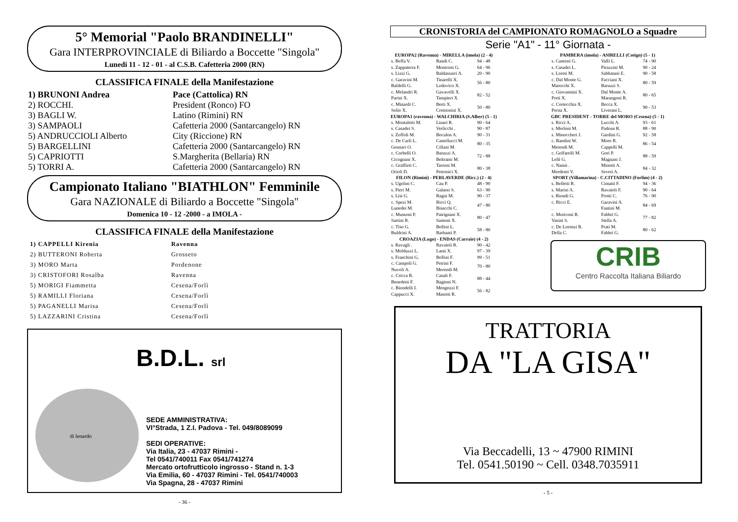5° Memorial "Paolo BRANDINELLI"
Gara INTERPROVINCIALE di Biliardo a Boccette "Singola"
Lunedi 11 - 12 - 01 - al C.S.B. Cafetteria 2000 (RN)
CLASSIFICA FINALE della Manifestazione
| 1) BRUNONI Andrea | Pace (Cattolica) RN |
| 2) ROCCHI. | President (Ronco) FO |
| 3) BAGLI W. | Latino (Rimini) RN |
| 3) SAMPAOLI | Cafetteria 2000 (Santarcangelo) RN |
| 5) ANDRUCCIOLI Alberto | City (Riccione) RN |
| 5) BARGELLINI | Cafetteria 2000 (Santarcangelo) RN |
| 5) CAPRIOTTI | S.Margherita (Bellaria) RN |
| 5) TORRI A. | Cafetteria 2000 (Santarcangelo) RN |
Campionato Italiano "BIATHLON" Femminile
Gara NAZIONALE di Biliardo a Boccette "Singola"
Domenica 10 - 12 -2000 - a IMOLA -
CLASSIFICA FINALE della Manifestazione
| 1) CAPPELLI Kirenia | Ravenna |
| 2) BUTTERONI Roberta | Grosseto |
| 3) MORO Marta | Pordenone |
| 3) CRISTOFORI Rosalba | Ravenna |
| 5) MORIGI Fiammetta | Cesena/Forlì |
| 5) RAMILLI Floriana | Cesena/Forlì |
| 5) PAGANELLI Marisa | Cesena/Forlì |
| 5) LAZZARINI Cristina | Cesena/Forlì |
B.D.L. srl
SEDE AMMINISTRATIVA:
VI°Strada, 1 Z.I. Padova - Tel. 049/8089099
SEDI OPERATIVE:
Via Italia, 23 - 47037 Rimini -
Tel 0541/740011 Fax 0541/741274
Mercato ortofrutticolo ingrosso - Stand n. 1-3
Via Emilia, 60 - 47037 Rimini - Tel. 0541/740003
Via Spagna, 28 - 47037 Rimini
di lenardo
- 36 -
CRONISTORIA del CAMPIONATO ROMAGNOLO a Squadre
Serie "A1" - 11° Giornata -
| EUROPA2 (Ravenna) - MIRELLA (imola) (2 - 4) | | |
| --- | --- | --- |
| s. Beffa V. | Randi C. | 94 - 48 |
| s. Zappaterra F. | Montroni G. | 64 - 96 |
| s. Lizzi G. | Baldassarri A. | 20 - 90 |
| c. Garavini M. Baldelli G. | Tinarelli X. Lodovico X. | 56 - 80 |
| c. Melandri R. Parini X. | Gavavelli X. Tampieri X. | 82 - 52 |
| c. Minardi C. Solio X. | Berti X. Cremonini X. | 50 - 80 |
| EUROPA1 (ravenna) - WALCHIRIA (S.Alber) (5 - 1) | | |
| s. Montaletti M. | Linari R. | 90 - 64 |
| s. Casadei S. | Verlicchi . | 90 - 87 |
| s. Zoffoli M. | Bocalon A. | 90 - 31 |
| c. De Carli L. Gennari O. | Castellucci M. Cillani M. | 80 - 35 |
| c. Corbelli O. Cicognani X. | Baruzzi A. Beltrami M. | 72 - 88 |
| c. Graffieti C. Orioli D. | Tarroni M. Petronici X. | 80 - 38 |
| FILON (Rimini) - PERLAVERDE (Ricc.) (2 - 4) | | |
| s. Ugolini C. | Cau P. | 48 - 90 |
| s. Pieri M. | Galassi S. | 63 - 90 |
| s. Lisi G. | Ragni M. | 90 - 37 |
| c. Spezi M. Lunedei M. | Ricci Q. Bisacchi C. | 47 - 80 |
| c. Mussoni P. Sartini R. | Patrignani X. Santoni X. | 80 - 47 |
| c. Tiso G. Buldrini A. | Bellini L. Barbanti P. | 58 - 80 |
| CROAZIA (Lugo) - ENDAS (Carraie) (4 - 2) | | |
| s. Ravagli . | Ravaioli R. | 90 - 42 |
| s. Molduzzi L. | Lami X. | 97 - 39 |
| s. Franchini G. | Bellini F. | 99 - 51 |
| c. Campoli G. Nuvoli A. | Petrini F. Merendi M. | 70 - 80 |
| c. Cricca R. Benedetti F. | Casali F. Bagioni N. | 88 - 44 |
| c. Biondelli I. Cappucci X. | Mengozzi F. Masotti R. | 56 - 82 |
| PAMBERA (imola) - ASIRELLI (Cotign) (5 - 1) | | |
| --- | --- | --- |
| s. Cantoni G. | Valli L. | 74 - 90 |
| s. Casadei L. | Pirazzini M. | 90 - 24 |
| s. Loreti M. | Sabbatani E. | 90 - 58 |
| c. Dal Monte G. Marocchi X. | Facciani X. Baruzzi S. | 80 - 59 |
| c. Giovannini X. Preti X. | Dal Monte A. Marangoni R. | 80 - 65 |
| c. Cortecchia X. Perna X. | Becca X. Liverani L. | 90 - 53 |
| GBC PRESIDENT - TORRE del MORO (Cesena) (5 - 1) | | |
| s. Ricci A. | Lucchi A. | 93 - 61 |
| s. Merloni M. | Padoan R. | 88 - 90 |
| s. Minoccheri J. | Gardini G. | 92 - 58 |
| c. Bandini W. Merendi M. | Moro R. Cappelli M. | 86 - 54 |
| c. Golfarelli M. Lelli G. | Gori P. Magnani J. | 88 - 59 |
| c. Nanni . Mordenti V. | Minotti A. Severi A. | 84 - 32 |
| SPORT (Villamarina) - C.CITTADINO (Forlim) (4 - 2) | | |
| s. Belletti R. | Cimatti F. | 94 - 36 |
| s. Marini A. | Ravaioli F. | 90 - 64 |
| s. Biondi G. | Protti C. | 76 - 90 |
| c. Ricci E. . | Garavini A. Fantini M. | 84 - 69 |
| c. Moriconi R. Vasini S. | Fabbri G. Stella A. | 77 - 82 |
| c. De Lorenzi R. Della C. | Prati M. Fabbri G. | 80 - 62 |
CRIB
Centro Raccolta Italiana Biliardo
TRATTORIA
DA "LA GISA"
Via Beccadelli, 13 ~ 47900 RIMINI
Tel. 0541.50190 ~ Cell. 0348.7035911
- 5 -